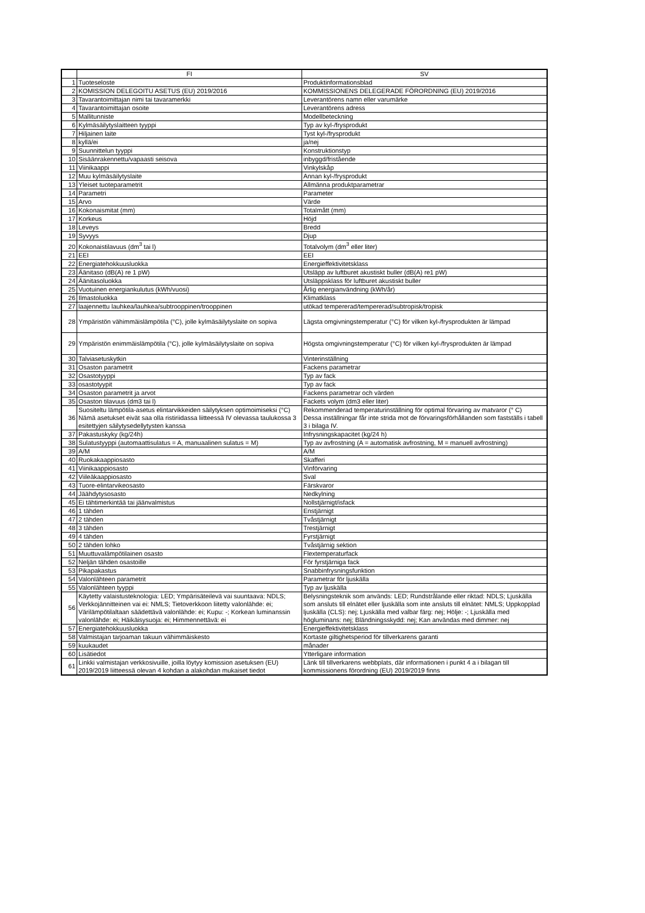| | FI | SV |
| --- | --- | --- |
| 1 | Tuoteseloste | Produktinformationsblad |
| 2 | KOMISSION DELEGOITU ASETUS (EU) 2019/2016 | KOMMISSIONENS DELEGERADE FÖRORDNING (EU) 2019/2016 |
| 3 | Tavarantoimittajan nimi tai tavaramerkki | Leverantörens namn eller varumärke |
| 4 | Tavarantoimittajan osoite | Leverantörens adress |
| 5 | Mallitunniste | Modellbeteckning |
| 6 | Kylmäsäilytyslaitteen tyyppi | Typ av kyl-/frysprodukt |
| 7 | Hiljainen laite | Tyst kyl-/frysprodukt |
| 8 | kyllä/ei | ja/nej |
| 9 | Suunnittelun tyyppi | Konstruktionstyp |
| 10 | Sisäänrakennettu/vapaasti seisova | inbyggd/fristående |
| 11 | Viinikaappi | Vinkylskåp |
| 12 | Muu kylmäsäilytyslaite | Annan kyl-/frysprodukt |
| 13 | Yleiset tuoteparametrit | Allmänna produktparametrar |
| 14 | Parametri | Parameter |
| 15 | Arvo | Värde |
| 16 | Kokonaismitat (mm) | Totalmått (mm) |
| 17 | Korkeus | Höjd |
| 18 | Leveys | Bredd |
| 19 | Syvyys | Djup |
| 20 | Kokonaistilavuus (dm<sup>3</sup> tai l) | Totalvolym (dm<sup>3</sup> eller liter) |
| 21 | EEI | EEI |
| 22 | Energiatehokkuusluokka | Energieffektivitetsklass |
| 23 | Äänitaso (dB(A) re 1 pW) | Utsläpp av luftburet akustiskt buller (dB(A) re1 pW) |
| 24 | Äänitasoluokka | Utsläppsklass för luftburet akustiskt buller |
| 25 | Vuotuinen energiankulutus (kWh/vuosi) | Årlig energianvändning (kWh/år) |
| 26 | Ilmastoluokka | Klimatklass |
| 27 | laajennettu lauhkea/lauhkea/subtrooppinen/trooppinen | utökad tempererad/tempererad/subtropisk/tropisk |
| 28 | Ympäristön vähimmäislämpötila (°C), jolle kylmäsäilytyslaite on sopiva | Lägsta omgivningstemperatur (°C) för vilken kyl-/frysprodukten är lämpad |
| 29 | Ympäristön enimmäislämpötila (°C), jolle kylmäsäilytyslaite on sopiva | Högsta omgivningstemperatur (°C) för vilken kyl-/frysprodukten är lämpad |
| 30 | Talviasetuskytkin | Vinterinställning |
| 31 | Osaston parametrit | Fackens parametrar |
| 32 | Osastotyyppi | Typ av fack |
| 33 | osastotyypit | Typ av fack |
| 34 | Osaston parametrit ja arvot | Fackens parametrar och värden |
| 35 | Osaston tilavuus (dm3 tai l) | Fackets volym (dm3 eller liter) |
| 36 | Suositeltu lämpötila-asetus elintarvikkeiden säilytyksen optimoimiseksi (°C) Nämä asetukset eivät saa olla ristiriidassa liitteessä IV olevassa taulukossa 3 esitettyjen säilytysedellytysten kanssa | Rekommenderad temperaturinställning för optimal förvaring av matvaror (° C) Dessa inställningar får inte strida mot de förvaringsförhållanden som fastställs i tabell 3 i bilaga IV. |
| 37 | Pakastuskyky (kg/24h) | Infrysningskapacitet (kg/24 h) |
| 38 | Sulatustyyppi (automaattisulatus = A, manuaalinen sulatus = M) | Typ av avfrostning (A = automatisk avfrostning, M = manuell avfrostning) |
| 39 | A/M | A/M |
| 40 | Ruokakaappiosasto | Skafferi |
| 41 | Viinikaappiosasto | Vinförvaring |
| 42 | Viileäkaappiosasto | Sval |
| 43 | Tuore-elintarvikeosasto | Färskvaror |
| 44 | Jäähdytysosasto | Nedkylning |
| 45 | Ei tähtimerkintää tai jäänvalmistus | Nollstjärnigt/isfack |
| 46 | 1 tähden | Enstjärnigt |
| 47 | 2 tähden | Tvåstjärnigt |
| 48 | 3 tähden | Trestjärnigt |
| 49 | 4 tähden | Fyrstjärnigt |
| 50 | 2 tähden lohko | Tvåstjärnig sektion |
| 51 | Muuttuvalämpötilainen osasto | Flextemperaturfack |
| 52 | Neljän tähden osastoille | För fyrstjärniga fack |
| 53 | Pikapakastus | Snabbinfrysningsfunktion |
| 54 | Valonlähteen parametrit | Parametrar för ljuskälla |
| 55 | Valonlähteen tyyppi | Typ av ljuskälla |
| 56 | Käytetty valaistusteknologia: LED; Ympärisäteilevä vai suuntaava: NDLS; Verkkojännitteinen vai ei: NMLS; Tietoverkkoon liitetty valonlähde: ei; Värilämpötilaltaan säädettävä valonlähde: ei; Kupu: -; Korkean luminanssin valonlähde: ei; Häikäisysuoja: ei; Himmennettävä: ei | Belysningsteknik som används: LED; Rundstrålande eller riktad: NDLS; Ljuskälla som ansluts till elnätet eller ljuskälla som inte ansluts till elnätet: NMLS; Uppkopplad ljuskälla (CLS): nej; Ljuskälla med valbar färg: nej; Hölje: -; Ljuskälla med högluminans: nej; Bländningsskydd: nej; Kan användas med dimmer: nej |
| 57 | Energiatehokkuusluokka | Energieffektivitetsklass |
| 58 | Valmistajan tarjoaman takuun vähimmäiskesto | Kortaste giltighetsperiod för tillverkarens garanti |
| 59 | kuukaudet | månader |
| 60 | Lisätiedot | Ytterligare information |
| 61 | Linkki valmistajan verkkosivuille, joilla löytyy komission asetuksen (EU) 2019/2019 liitteessä olevan 4 kohdan a alakohdan mukaiset tiedot | Länk till tillverkarens webbplats, där informationen i punkt 4 a i bilagan till kommissionens förordning (EU) 2019/2019 finns |